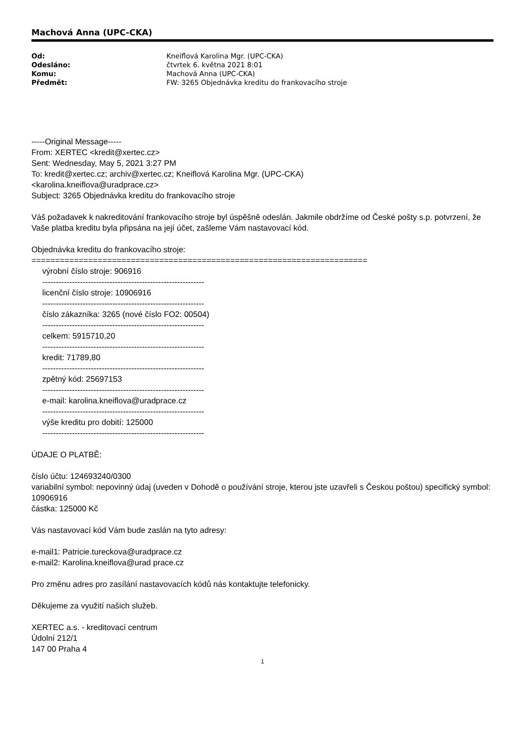Machová Anna (UPC-CKA)
| Od: | Kneiflová Karolina Mgr. (UPC-CKA) |
| Odesláno: | čtvrtek 6. května 2021 8:01 |
| Komu: | Machová Anna (UPC-CKA) |
| Předmět: | FW: 3265 Objednávka kreditu do frankovacího stroje |
-----Original Message-----
From: XERTEC <kredit@xertec.cz>
Sent: Wednesday, May 5, 2021 3:27 PM
To: kredit@xertec.cz; archiv@xertec.cz; Kneiflová Karolina Mgr. (UPC-CKA)
<karolina.kneiflova@uradprace.cz>
Subject: 3265 Objednávka kreditu do frankovacího stroje
Váš požadavek k nakreditování frankovacího stroje byl úspěšně odeslán. Jakmile obdržíme od České pošty s.p. potvrzení, že Vaše platba kreditu byla připsána na její účet, zašleme Vám nastavovací kód.
Objednávka kreditu do frankovacího stroje:
=======================================================================
výrobní číslo stroje: 906916
------------------------------------------------------------
licenční číslo stroje: 10906916
------------------------------------------------------------
číslo zákazníka: 3265 (nové číslo FO2: 00504)
------------------------------------------------------------
celkem: 5915710,20
------------------------------------------------------------
kredit: 71789,80
------------------------------------------------------------
zpětný kód: 25697153
------------------------------------------------------------
e-mail: karolina.kneiflova@uradprace.cz
------------------------------------------------------------
výše kreditu pro dobití: 125000
------------------------------------------------------------
ÚDAJE O PLATBĚ:
číslo účtu: 124693240/0300
variabilní symbol: nepovinný údaj (uveden v Dohodě o používání stroje, kterou jste uzavřeli s Českou poštou) specifický symbol: 10906916
částka: 125000 Kč
Vás nastavovací kód Vám bude zaslán na tyto adresy:
e-mail1: Patricie.tureckova@uradprace.cz
e-mail2: Karolina.kneiflova@urad prace.cz
Pro změnu adres pro zasílání nastavovacích kódů nás kontaktujte telefonicky.
Děkujeme za využití našich služeb.
XERTEC a.s. - kreditovací centrum
Údolní 212/1
147 00 Praha 4
1